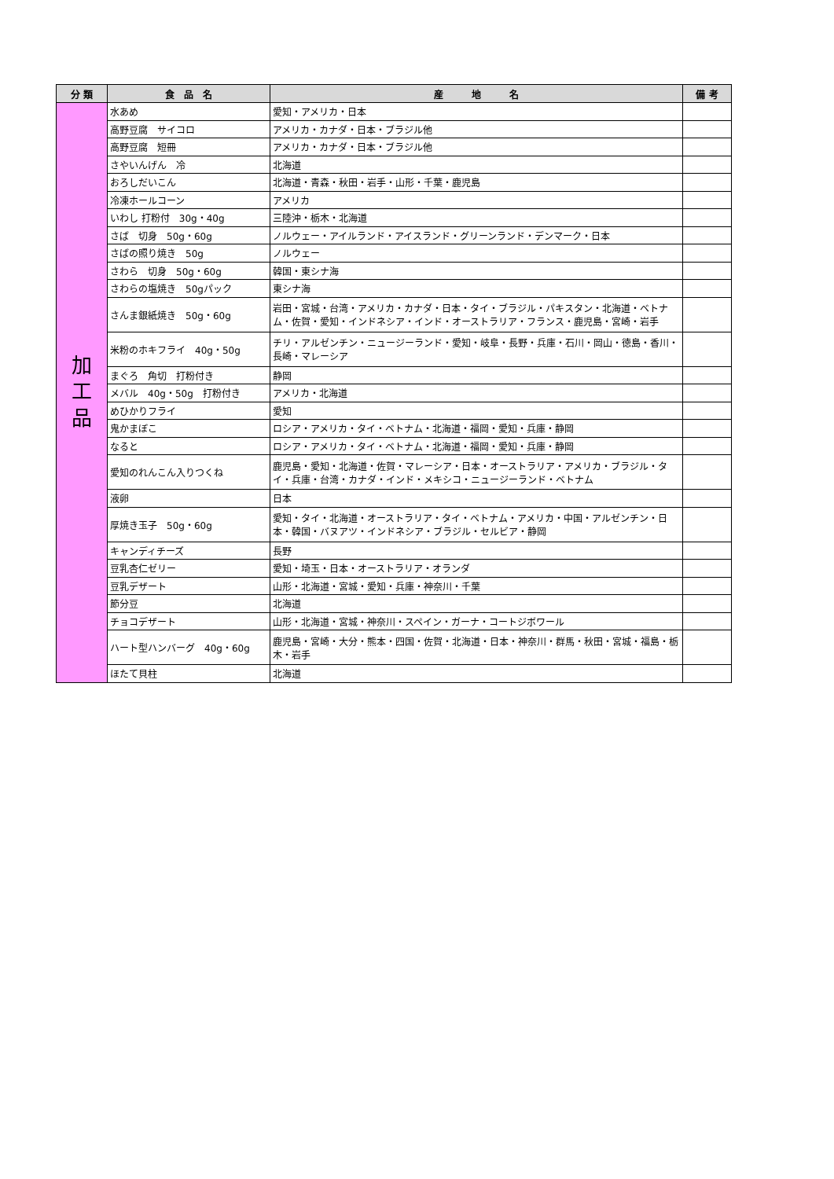| 分 類 | 食 品 名 | 産 地 名 | 備 考 |
| --- | --- | --- | --- |
| 加 工 品 | 水あめ | 愛知・アメリカ・日本 | |
| | 高野豆腐 サイコロ | アメリカ・カナダ・日本・ブラジル他 | |
| | 高野豆腐 短冊 | アメリカ・カナダ・日本・ブラジル他 | |
| | さやいんげん 冷 | 北海道 | |
| | おろしだいこん | 北海道・青森・秋田・岩手・山形・千葉・鹿児島 | |
| | 冷凍ホールコーン | アメリカ | |
| | いわし 打粉付 30g・40g | 三陸沖・栃木・北海道 | |
| | さば 切身 50g・60g | ノルウェー・アイルランド・アイスランド・グリーンランド・デンマーク・日本 | |
| | さばの照り焼き 50g | ノルウェー | |
| | さわら 切身 50g・60g | 韓国・東シナ海 | |
| | さわらの塩焼き 50gパック | 東シナ海 | |
| | さんま銀紙焼き 50g・60g | 岩田・宮城・台湾・アメリカ・カナダ・日本・タイ・ブラジル・パキスタン・北海道・ベトナム・佐賀・愛知・インドネシア・インド・オーストラリア・フランス・鹿児島・宮崎・岩手 | |
| | 米粉のホキフライ 40g・50g | チリ・アルゼンチン・ニュージーランド・愛知・岐阜・長野・兵庫・石川・岡山・徳島・香川・長崎・マレーシア | |
| | まぐろ 角切 打粉付き | 静岡 | |
| | メバル 40g・50g 打粉付き | アメリカ・北海道 | |
| | めひかりフライ | 愛知 | |
| | 鬼かまぼこ | ロシア・アメリカ・タイ・ベトナム・北海道・福岡・愛知・兵庫・静岡 | |
| | なると | ロシア・アメリカ・タイ・ベトナム・北海道・福岡・愛知・兵庫・静岡 | |
| | 愛知のれんこん入りつくね | 鹿児島・愛知・北海道・佐賀・マレーシア・日本・オーストラリア・アメリカ・ブラジル・タイ・兵庫・台湾・カナダ・インド・メキシコ・ニュージーランド・ベトナム | |
| | 液卵 | 日本 | |
| | 厚焼き玉子 50g・60g | 愛知・タイ・北海道・オーストラリア・タイ・ベトナム・アメリカ・中国・アルゼンチン・日本・韓国・バヌアツ・インドネシア・ブラジル・セルビア・静岡 | |
| | キャンディチーズ | 長野 | |
| | 豆乳杏仁ゼリー | 愛知・埼玉・日本・オーストラリア・オランダ | |
| | 豆乳デザート | 山形・北海道・宮城・愛知・兵庫・神奈川・千葉 | |
| | 節分豆 | 北海道 | |
| | チョコデザート | 山形・北海道・宮城・神奈川・スペイン・ガーナ・コートジボワール | |
| | ハート型ハンバーグ 40g・60g | 鹿児島・宮崎・大分・熊本・四国・佐賀・北海道・日本・神奈川・群馬・秋田・宮城・福島・栃木・岩手 | |
| | ほたて貝柱 | 北海道 | |